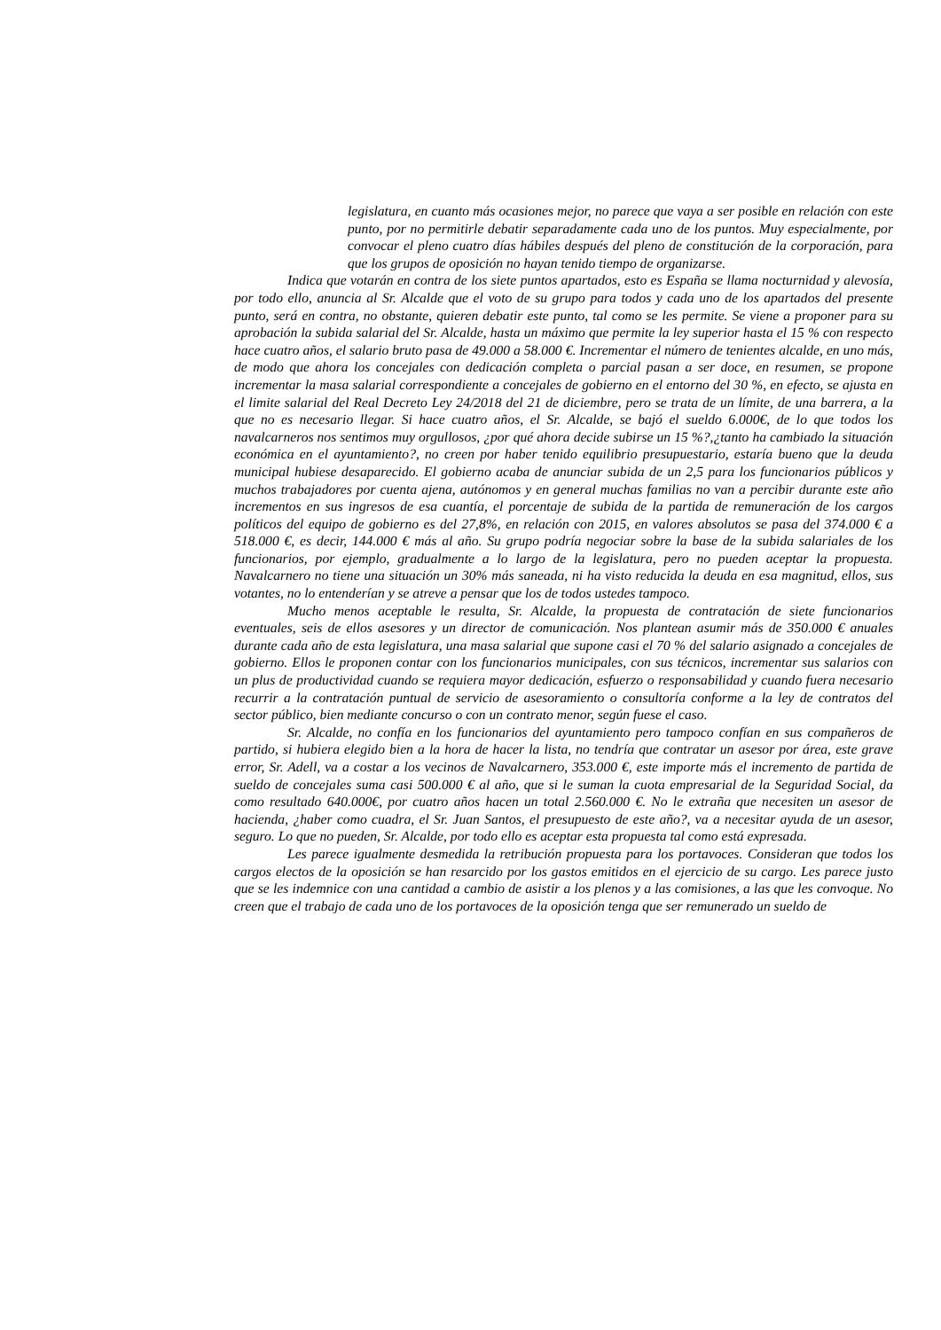legislatura, en cuanto más ocasiones mejor, no parece que vaya a ser posible en relación con este punto, por no permitirle debatir separadamente cada uno de los puntos. Muy especialmente, por convocar el pleno cuatro días hábiles después del pleno de constitución de la corporación, para que los grupos de oposición no hayan tenido tiempo de organizarse.
Indica que votarán en contra de los siete puntos apartados, esto es España se llama nocturnidad y alevosía, por todo ello, anuncia al Sr. Alcalde que el voto de su grupo para todos y cada uno de los apartados del presente punto, será en contra, no obstante, quieren debatir este punto, tal como se les permite. Se viene a proponer para su aprobación la subida salarial del Sr. Alcalde, hasta un máximo que permite la ley superior hasta el 15 % con respecto hace cuatro años, el salario bruto pasa de 49.000 a 58.000 €. Incrementar el número de tenientes alcalde, en uno más, de modo que ahora los concejales con dedicación completa o parcial pasan a ser doce, en resumen, se propone incrementar la masa salarial correspondiente a concejales de gobierno en el entorno del 30 %, en efecto, se ajusta en el limite salarial del Real Decreto Ley 24/2018 del 21 de diciembre, pero se trata de un límite, de una barrera, a la que no es necesario llegar. Si hace cuatro años, el Sr. Alcalde, se bajó el sueldo 6.000€, de lo que todos los navalcarneros nos sentimos muy orgullosos, ¿por qué ahora decide subirse un 15 %?,¿tanto ha cambiado la situación económica en el ayuntamiento?, no creen por haber tenido equilibrio presupuestario, estaría bueno que la deuda municipal hubiese desaparecido. El gobierno acaba de anunciar subida de un 2,5 para los funcionarios públicos y muchos trabajadores por cuenta ajena, autónomos y en general muchas familias no van a percibir durante este año incrementos en sus ingresos de esa cuantía, el porcentaje de subida de la partida de remuneración de los cargos políticos del equipo de gobierno es del 27,8%, en relación con 2015, en valores absolutos se pasa del 374.000 € a 518.000 €, es decir, 144.000 € más al año. Su grupo podría negociar sobre la base de la subida salariales de los funcionarios, por ejemplo, gradualmente a lo largo de la legislatura, pero no pueden aceptar la propuesta. Navalcarnero no tiene una situación un 30% más saneada, ni ha visto reducida la deuda en esa magnitud, ellos, sus votantes, no lo entenderían y se atreve a pensar que los de todos ustedes tampoco.
Mucho menos aceptable le resulta, Sr. Alcalde, la propuesta de contratación de siete funcionarios eventuales, seis de ellos asesores y un director de comunicación. Nos plantean asumir más de 350.000 € anuales durante cada año de esta legislatura, una masa salarial que supone casi el 70 % del salario asignado a concejales de gobierno. Ellos le proponen contar con los funcionarios municipales, con sus técnicos, incrementar sus salarios con un plus de productividad cuando se requiera mayor dedicación, esfuerzo o responsabilidad y cuando fuera necesario recurrir a la contratación puntual de servicio de asesoramiento o consultoría conforme a la ley de contratos del sector público, bien mediante concurso o con un contrato menor, según fuese el caso.
Sr. Alcalde, no confía en los funcionarios del ayuntamiento pero tampoco confían en sus compañeros de partido, si hubiera elegido bien a la hora de hacer la lista, no tendría que contratar un asesor por área, este grave error, Sr. Adell, va a costar a los vecinos de Navalcarnero, 353.000 €, este importe más el incremento de partida de sueldo de concejales suma casi 500.000 € al año, que si le suman la cuota empresarial de la Seguridad Social, da como resultado 640.000€, por cuatro años hacen un total 2.560.000 €. No le extraña que necesiten un asesor de hacienda, ¿haber como cuadra, el Sr. Juan Santos, el presupuesto de este año?, va a necesitar ayuda de un asesor, seguro. Lo que no pueden, Sr. Alcalde, por todo ello es aceptar esta propuesta tal como está expresada.
Les parece igualmente desmedida la retribución propuesta para los portavoces. Consideran que todos los cargos electos de la oposición se han resarcido por los gastos emitidos en el ejercicio de su cargo. Les parece justo que se les indemnice con una cantidad a cambio de asistir a los plenos y a las comisiones, a las que les convoque. No creen que el trabajo de cada uno de los portavoces de la oposición tenga que ser remunerado un sueldo de